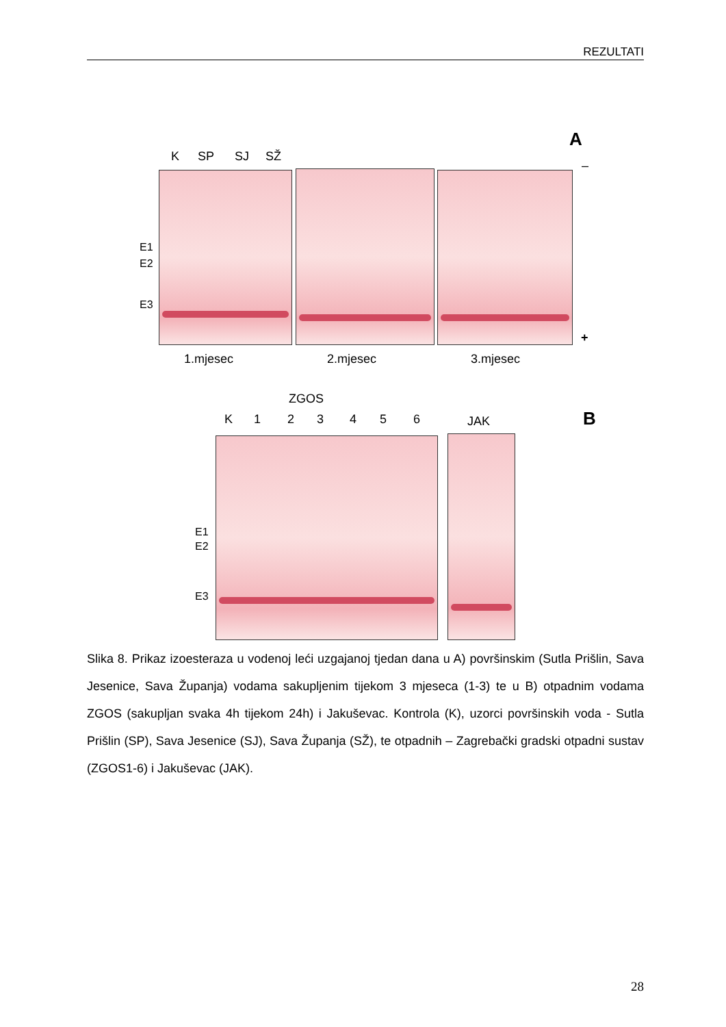REZULTATI
A
K SP SJ SŽ
–
E1
E2
E3
+
1.mjesec 2.mjesec 3.mjesec
ZGOS
B
K 1 2 3 4 5 6 JAK
E1
E2
E3
Slika 8. Prikaz izoesteraza u vodenoj leći uzgajanoj tjedan dana u A) površinskim (Sutla Prišlin, Sava Jesenice, Sava Županja) vodama sakupljenim tijekom 3 mjeseca (1-3) te u B) otpadnim vodama ZGOS (sakupljan svaka 4h tijekom 24h) i Jakuševac. Kontrola (K), uzorci površinskih voda - Sutla Prišlin (SP), Sava Jesenice (SJ), Sava Županja (SŽ), te otpadnih – Zagrebački gradski otpadni sustav (ZGOS1-6) i Jakuševac (JAK).
28